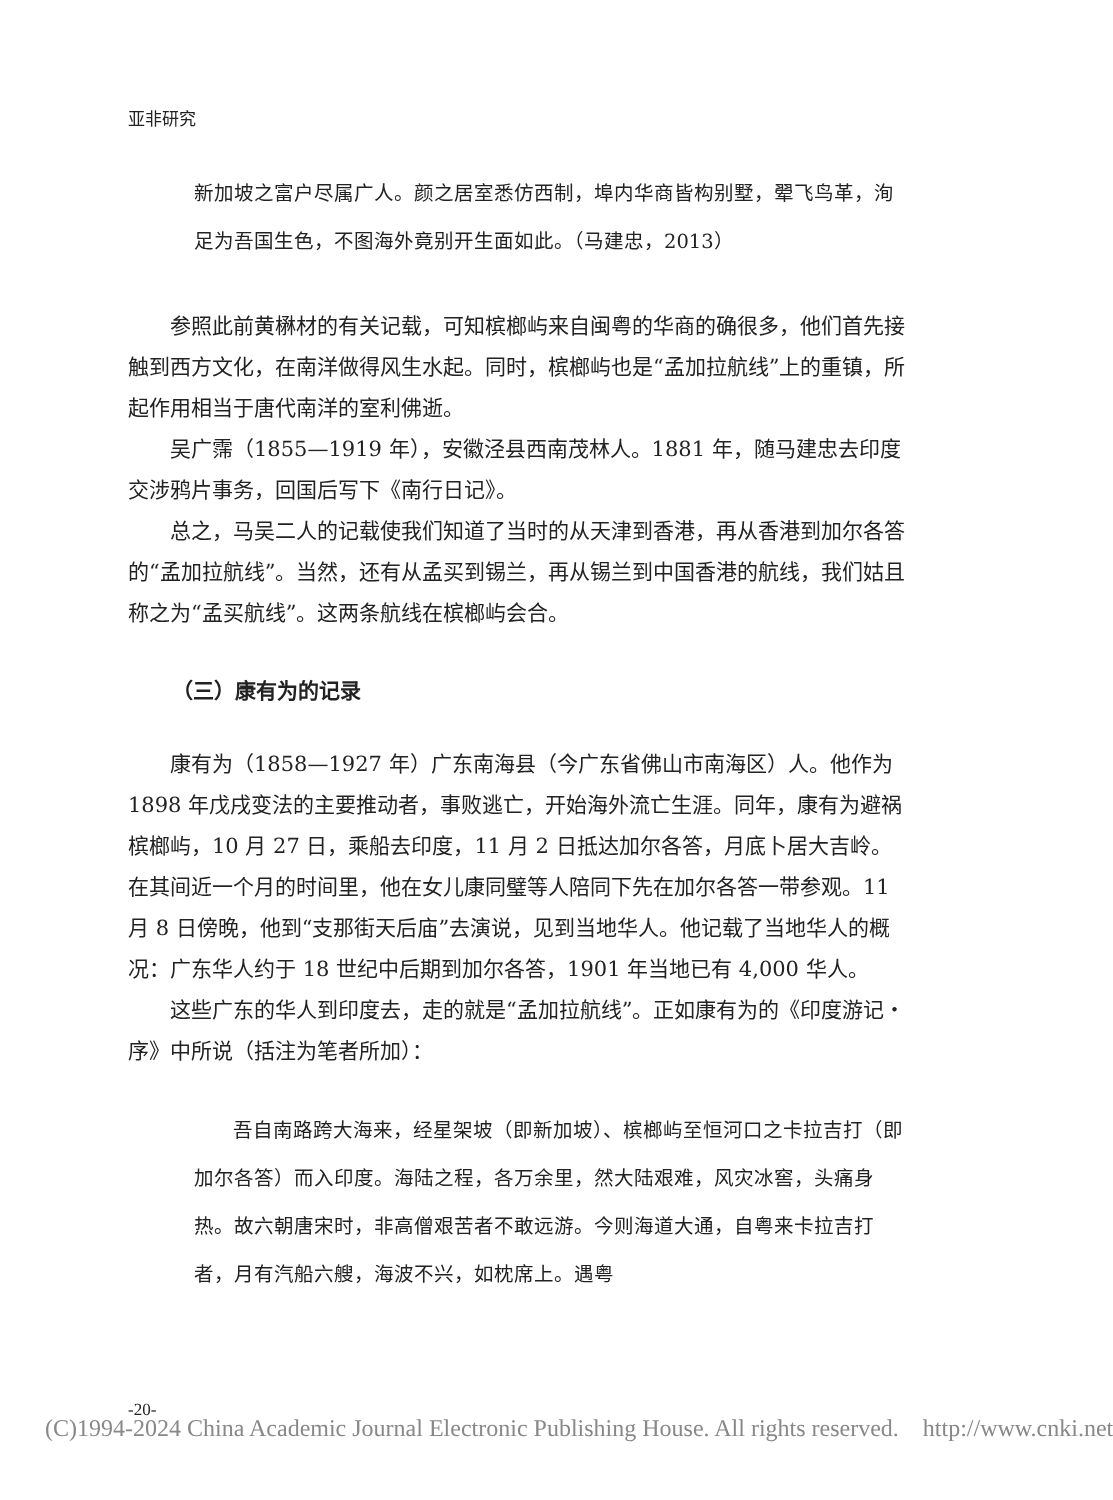亚非研究
新加坡之富户尽属广人。颜之居室悉仿西制，埠内华商皆构别墅，翚飞鸟革，洵足为吾国生色，不图海外竟别开生面如此。（马建忠，2013）
参照此前黄楙材的有关记载，可知槟榔屿来自闽粤的华商的确很多，他们首先接触到西方文化，在南洋做得风生水起。同时，槟榔屿也是“孟加拉航线”上的重镇，所起作用相当于唐代南洋的室利佛逝。
吴广霈（1855—1919 年），安徽泾县西南茂林人。1881 年，随马建忠去印度交涉鸦片事务，回国后写下《南行日记》。
总之，马吴二人的记载使我们知道了当时的从天津到香港，再从香港到加尔各答的“孟加拉航线”。当然，还有从孟买到锡兰，再从锡兰到中国香港的航线，我们姑且称之为“孟买航线”。这两条航线在槟榔屿会合。
（三）康有为的记录
康有为（1858—1927 年）广东南海县（今广东省佛山市南海区）人。他作为 1898 年戊戌变法的主要推动者，事败逃亡，开始海外流亡生涯。同年，康有为避祸槟榔屿，10 月 27 日，乘船去印度，11 月 2 日抵达加尔各答，月底卜居大吉岭。在其间近一个月的时间里，他在女儿康同璧等人陪同下先在加尔各答一带参观。11 月 8 日傍晚，他到“支那街天后庙”去演说，见到当地华人。他记载了当地华人的概况：广东华人约于 18 世纪中后期到加尔各答，1901 年当地已有 4,000 华人。
这些广东的华人到印度去，走的就是“孟加拉航线”。正如康有为的《印度游记・序》中所说（括注为笔者所加）：
吾自南路跨大海来，经星架坡（即新加坡）、槟榔屿至恒河口之卡拉吉打（即加尔各答）而入印度。海陆之程，各万余里，然大陆艰难，风灾冰窖，头痛身热。故六朝唐宋时，非高僧艰苦者不敢远游。今则海道大通，自粤来卡拉吉打者，月有汽船六艘，海波不兴，如枕席上。遇粤
-20-
(C)1994-2024 China Academic Journal Electronic Publishing House. All rights reserved. http://www.cnki.net